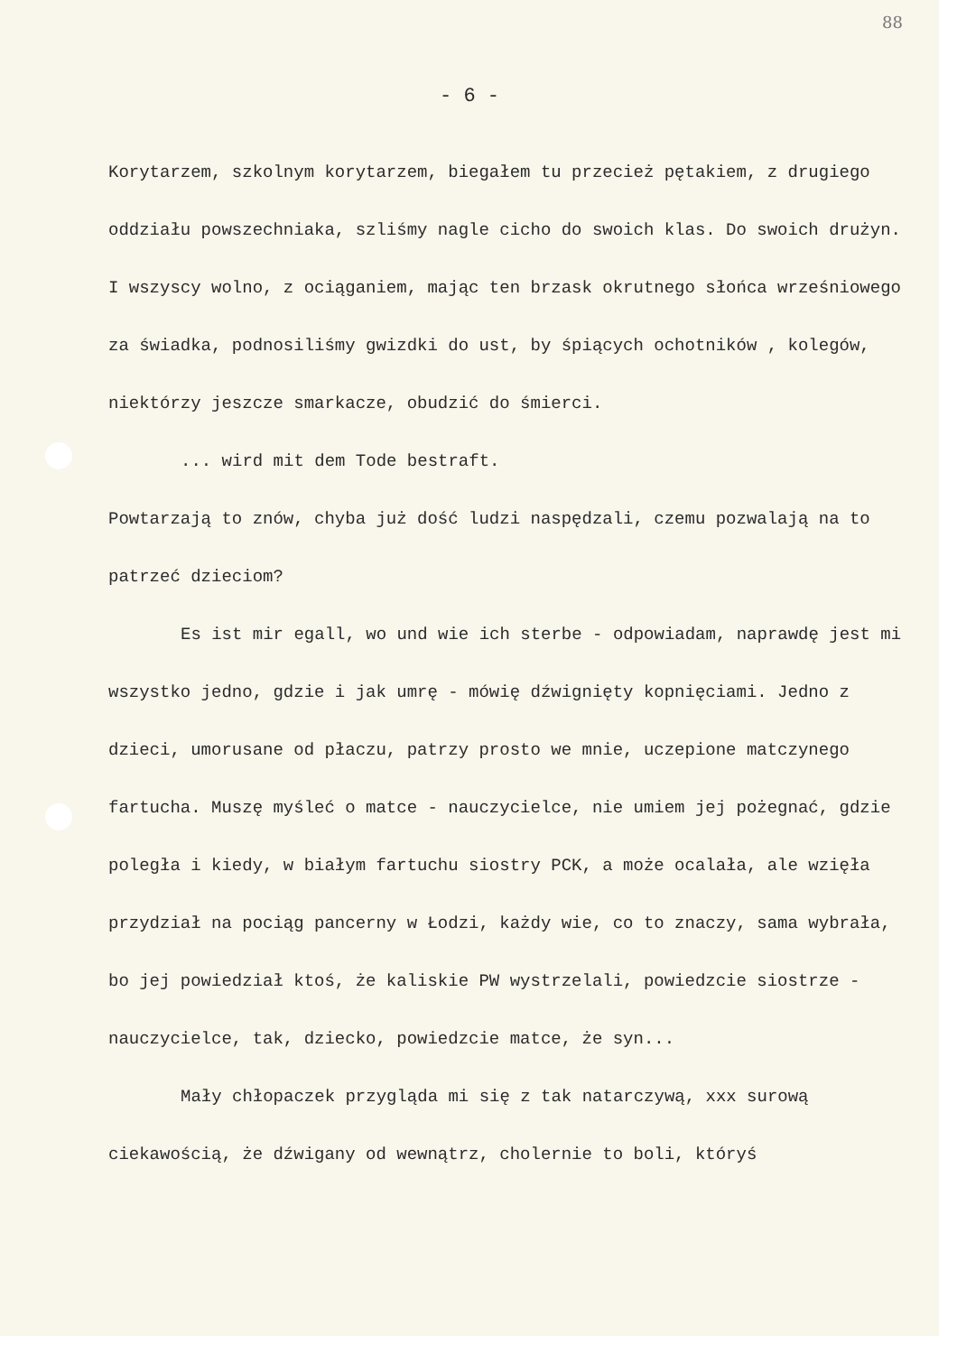88
- 6 -
Korytarzem, szkolnym korytarzem, biegałem tu przecież pętakiem, z drugiego oddziału powszechniaka, szliśmy nagle cicho do swoich klas. Do swoich drużyn. I wszyscy wolno, z ociąganiem, mając ten brzask okrutnego słońca wrześniowego za świadka, podnosiliśmy gwizdki do ust, by śpiących ochotników , kolegów, niektórzy jeszcze smarkacze, obudzić do śmierci.
... wird mit dem Tode bestraft.
Powtarzają to znów, chyba już dość ludzi naspędzali, czemu pozwalają na to patrzeć dzieciom?
Es ist mir egall, wo und wie ich sterbe - odpowiadam, naprawdę jest mi wszystko jedno, gdzie i jak umrę - mówię dźwignięty kopnięciami. Jedno z dzieci, umorusane od płaczu, patrzy prosto we mnie, uczepione matczynego fartucha. Muszę myśleć o matce - nauczycielce, nie umiem jej pożegnać, gdzie poległa i kiedy, w białym fartuchu siostry PCK, a może ocalała, ale wzięła przydział na pociąg pancerny w Łodzi, każdy wie, co to znaczy, sama wybrała, bo jej powiedział ktoś, że kaliskie PW wystrzelali, powiedzcie siostrze - nauczycielce, tak, dziecko, powiedzcie matce, że syn...
Mały chłopaczek przygląda mi się z tak natarczywą, xxx surową ciekawością, że dźwigany od wewnątrz, cholernie to boli, któryś